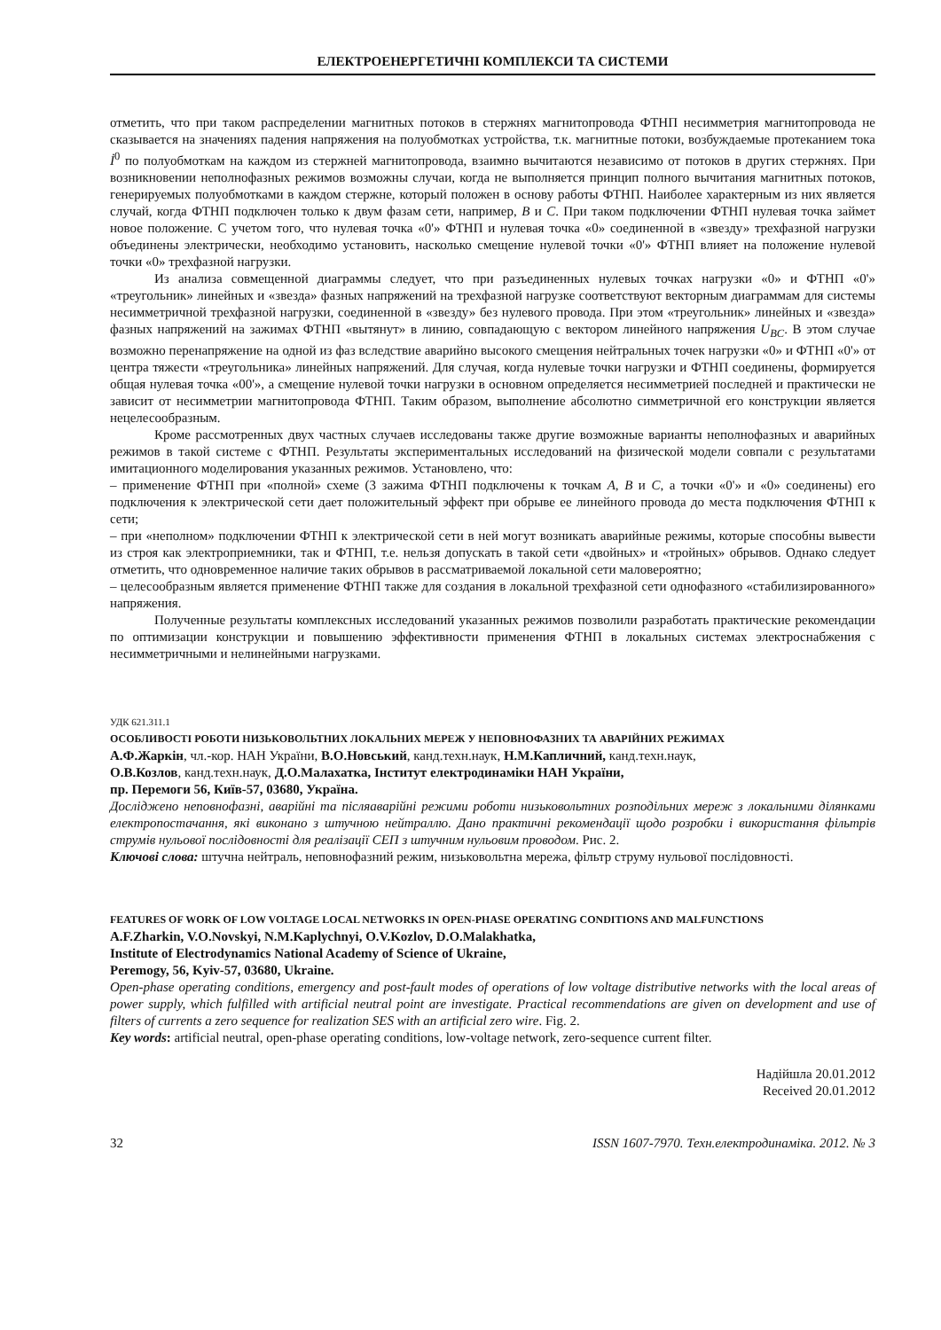ЕЛЕКТРОЕНЕРГЕТИЧНІ КОМПЛЕКСИ ТА СИСТЕМИ
отметить, что при таком распределении магнитных потоков в стержнях магнитопровода ФТНП несимметрия магнитопровода не сказывается на значениях падения напряжения на полуобмотках устройства, т.к. магнитные потоки, возбуждаемые протеканием тока İ<sup>0</sup> по полуобмоткам на каждом из стержней магнитопровода, взаимно вычитаются независимо от потоков в других стержнях. При возникновении неполнофазных режимов возможны случаи, когда не выполняется принцип полного вычитания магнитных потоков, генерируемых полуобмотками в каждом стержне, который положен в основу работы ФТНП. Наиболее характерным из них является случай, когда ФТНП подключен только к двум фазам сети, например, B и C. При таком подключении ФТНП нулевая точка займет новое положение. С учетом того, что нулевая точка «0'» ФТНП и нулевая точка «0» соединенной в «звезду» трехфазной нагрузки объединены электрически, необходимо установить, насколько смещение нулевой точки «0'» ФТНП влияет на положение нулевой точки «0» трехфазной нагрузки.
Из анализа совмещенной диаграммы следует, что при разъединенных нулевых точках нагрузки «0» и ФТНП «0'» «треугольник» линейных и «звезда» фазных напряжений на трехфазной нагрузке соответствуют векторным диаграммам для системы несимметричной трехфазной нагрузки, соединенной в «звезду» без нулевого провода. При этом «треугольник» линейных и «звезда» фазных напряжений на зажимах ФТНП «вытянут» в линию, совпадающую с вектором линейного напряжения U<sub>BC</sub>. В этом случае возможно перенапряжение на одной из фаз вследствие аварийно высокого смещения нейтральных точек нагрузки «0» и ФТНП «0'» от центра тяжести «треугольника» линейных напряжений. Для случая, когда нулевые точки нагрузки и ФТНП соединены, формируется общая нулевая точка «00'», а смещение нулевой точки нагрузки в основном определяется несимметрией последней и практически не зависит от несимметрии магнитопровода ФТНП. Таким образом, выполнение абсолютно симметричной его конструкции является нецелесообразным.
Кроме рассмотренных двух частных случаев исследованы также другие возможные варианты неполнофазных и аварийных режимов в такой системе с ФТНП. Результаты экспериментальных исследований на физической модели совпали с результатами имитационного моделирования указанных режимов. Установлено, что:
– применение ФТНП при «полной» схеме (3 зажима ФТНП подключены к точкам A, B и C, а точки «0'» и «0» соединены) его подключения к электрической сети дает положительный эффект при обрыве ее линейного провода до места подключения ФТНП к сети;
– при «неполном» подключении ФТНП к электрической сети в ней могут возникать аварийные режимы, которые способны вывести из строя как электроприемники, так и ФТНП, т.е. нельзя допускать в такой сети «двойных» и «тройных» обрывов. Однако следует отметить, что одновременное наличие таких обрывов в рассматриваемой локальной сети маловероятно;
– целесообразным является применение ФТНП также для создания в локальной трехфазной сети однофазного «стабилизированного» напряжения.
Полученные результаты комплексных исследований указанных режимов позволили разработать практические рекомендации по оптимизации конструкции и повышению эффективности применения ФТНП в локальных системах электроснабжения с несимметричными и нелинейными нагрузками.
УДК 621.311.1
ОСОБЛИВОСТІ РОБОТИ НИЗЬКОВОЛЬТНИХ ЛОКАЛЬНИХ МЕРЕЖ У НЕПОВНОФАЗНИХ ТА АВАРІЙНИХ РЕЖИМАХ
А.Ф.Жаркін, чл.-кор. НАН України, В.О.Новський, канд.техн.наук, Н.М.Капличний, канд.техн.наук,
О.В.Козлов, канд.техн.наук, Д.О.Малахатка, Інститут електродинаміки НАН України,
пр. Перемоги 56, Київ-57, 03680, Україна.
Досліджено неповнофазні, аварійні та післяаварійні режими роботи низьковольтних розподільних мереж з локальними ділянками електропостачання, які виконано з штучною нейтраллю. Дано практичні рекомендації щодо розробки і використання фільтрів струмів нульової послідовності для реалізації СЕП з штучним нульовим проводом. Рис. 2.
Ключові слова: штучна нейтраль, неповнофазний режим, низьковольтна мережа, фільтр струму нульової послідовності.
FEATURES OF WORK OF LOW VOLTAGE LOCAL NETWORKS IN OPEN-PHASE OPERATING CONDITIONS AND MALFUNCTIONS
A.F.Zharkin, V.O.Novskyi, N.M.Kaplychnyi, O.V.Kozlov, D.O.Malakhatka,
Institute of Electrodynamics National Academy of Science of Ukraine,
Peremogy, 56, Kyiv-57, 03680, Ukraine.
Open-phase operating conditions, emergency and post-fault modes of operations of low voltage distributive networks with the local areas of power supply, which fulfilled with artificial neutral point are investigate. Practical recommendations are given on development and use of filters of currents a zero sequence for realization SES with an artificial zero wire. Fig. 2.
Key words: artificial neutral, open-phase operating conditions, low-voltage network, zero-sequence current filter.
Надійшла 20.01.2012
Received 20.01.2012
32 ISSN 1607-7970. Техн.електродинаміка. 2012. № 3